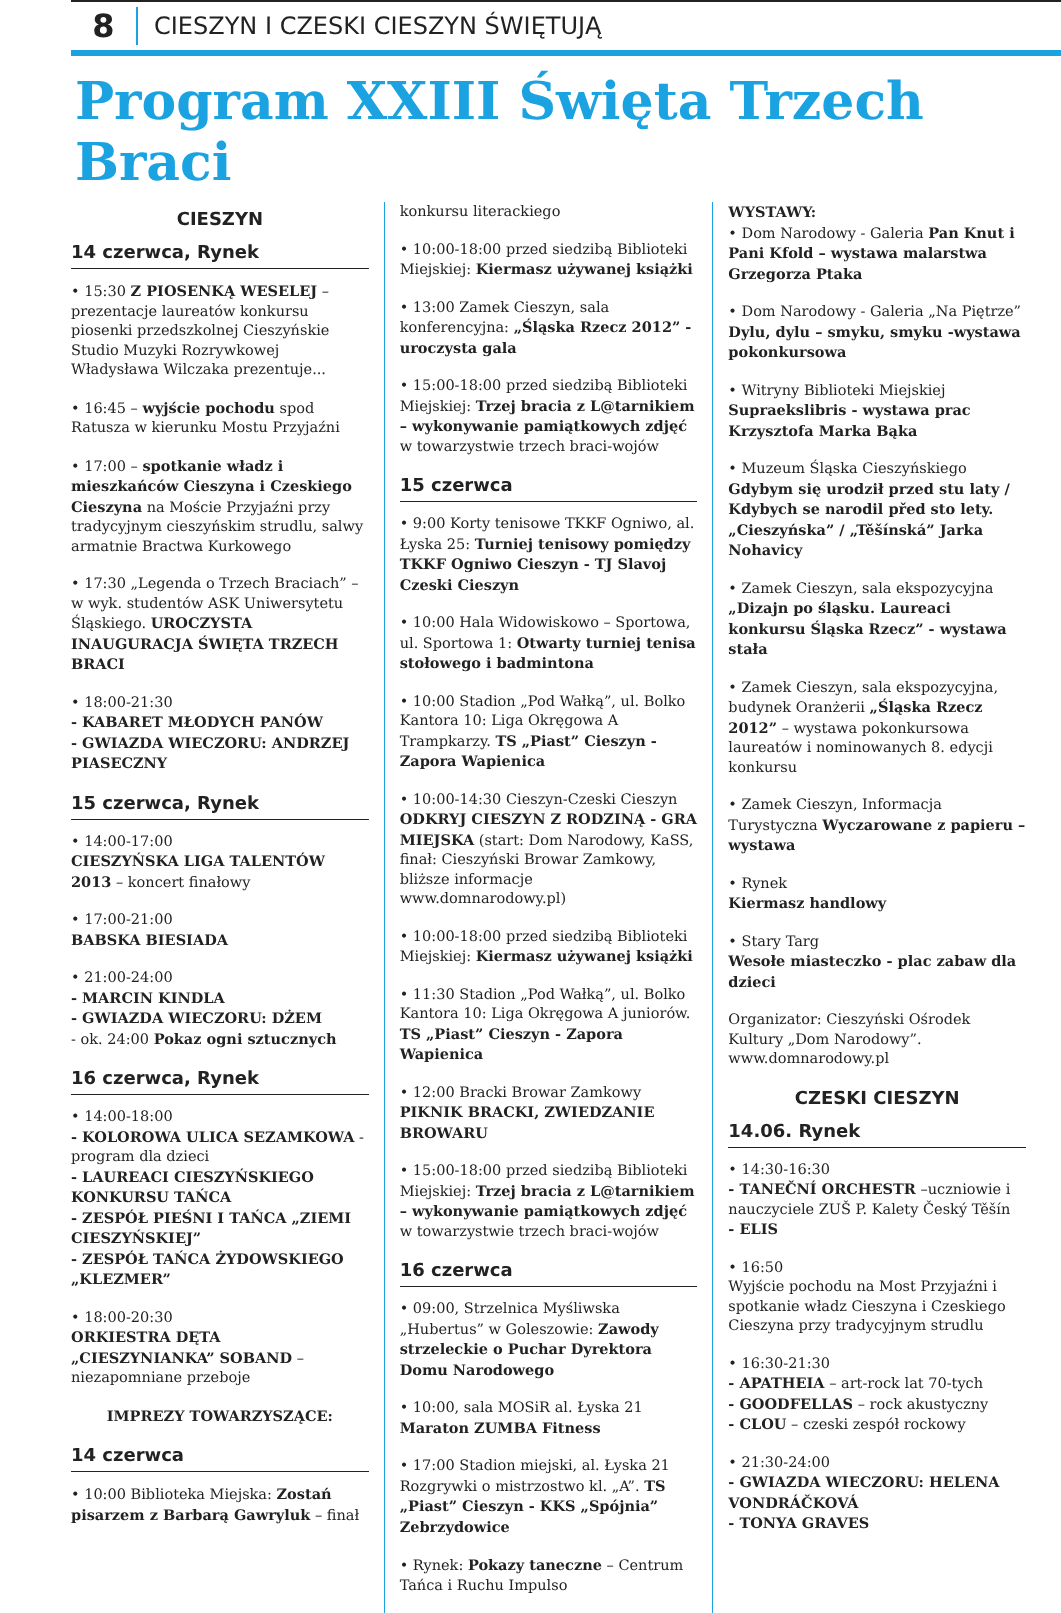8
CIESZYN I CZESKI CIESZYN ŚWIĘTUJĄ
Program XXIII Święta Trzech Braci
CIESZYN
14 czerwca, Rynek
• 15:30 Z PIOSENKĄ WESELEJ – prezentacje laureatów konkursu piosenki przedszkolnej Cieszyńskie Studio Muzyki Rozrywkowej Władysława Wilczaka prezentuje...
• 16:45 – wyjście pochodu spod Ratusza w kierunku Mostu Przyjaźni
• 17:00 – spotkanie władz i mieszkańców Cieszyna i Czeskiego Cieszyna na Moście Przyjaźni przy tradycyjnym cieszyńskim strudlu, salwy armatnie Bractwa Kurkowego
• 17:30 „Legenda o Trzech Braciach” – w wyk. studentów ASK Uniwersytetu Śląskiego. UROCZYSTA INAUGURACJA ŚWIĘTA TRZECH BRACI
• 18:00-21:30
- KABARET MŁODYCH PANÓW
- GWIAZDA WIECZORU: ANDRZEJ PIASECZNY
15 czerwca, Rynek
• 14:00-17:00
CIESZYŃSKA LIGA TALENTÓW 2013 – koncert finałowy
• 17:00-21:00
BABSKA BIESIADA
• 21:00-24:00
- MARCIN KINDLA
- GWIAZDA WIECZORU: DŻEM
- ok. 24:00 Pokaz ogni sztucznych
16 czerwca, Rynek
• 14:00-18:00
- KOLOROWA ULICA SEZAMKOWA - program dla dzieci
- LAUREACI CIESZYŃSKIEGO KONKURSU TAŃCA
- ZESPÓŁ PIEŚNI I TAŃCA „ZIEMI CIESZYŃSKIEJ”
- ZESPÓŁ TAŃCA ŻYDOWSKIEGO „KLEZMER”
• 18:00-20:30
ORKIESTRA DĘTA „CIESZYNIANKA” SOBAND – niezapomniane przeboje
IMPREZY TOWARZYSZĄCE:
14 czerwca
• 10:00 Biblioteka Miejska: Zostań pisarzem z Barbarą Gawryluk – finał
konkursu literackiego
• 10:00-18:00 przed siedzibą Biblioteki Miejskiej: Kiermasz używanej książki
• 13:00 Zamek Cieszyn, sala konferencyjna: „Śląska Rzecz 2012” - uroczysta gala
• 15:00-18:00 przed siedzibą Biblioteki Miejskiej: Trzej bracia z L@tarnikiem – wykonywanie pamiątkowych zdjęć w towarzystwie trzech braci-wojów
15 czerwca
• 9:00 Korty tenisowe TKKF Ogniwo, al. Łyska 25: Turniej tenisowy pomiędzy TKKF Ogniwo Cieszyn - TJ Slavoj Czeski Cieszyn
• 10:00 Hala Widowiskowo – Sportowa, ul. Sportowa 1: Otwarty turniej tenisa stołowego i badmintona
• 10:00 Stadion „Pod Wałką”, ul. Bolko Kantora 10: Liga Okręgowa A Trampkarzy. TS „Piast” Cieszyn - Zapora Wapienica
• 10:00-14:30 Cieszyn-Czeski Cieszyn ODKRYJ CIESZYN Z RODZINĄ - GRA MIEJSKA (start: Dom Narodowy, KaSS, finał: Cieszyński Browar Zamkowy, bliższe informacje www.domnarodowy.pl)
• 10:00-18:00 przed siedzibą Biblioteki Miejskiej: Kiermasz używanej książki
• 11:30 Stadion „Pod Wałką”, ul. Bolko Kantora 10: Liga Okręgowa A juniorów. TS „Piast” Cieszyn - Zapora Wapienica
• 12:00 Bracki Browar Zamkowy PIKNIK BRACKI, ZWIEDZANIE BROWARU
• 15:00-18:00 przed siedzibą Biblioteki Miejskiej: Trzej bracia z L@tarnikiem – wykonywanie pamiątkowych zdjęć w towarzystwie trzech braci-wojów
16 czerwca
• 09:00, Strzelnica Myśliwska „Hubertus” w Goleszowie: Zawody strzeleckie o Puchar Dyrektora Domu Narodowego
• 10:00, sala MOSiR al. Łyska 21 Maraton ZUMBA Fitness
• 17:00 Stadion miejski, al. Łyska 21 Rozgrywki o mistrzostwo kl. „A”. TS „Piast” Cieszyn - KKS „Spójnia” Zebrzydowice
• Rynek: Pokazy taneczne – Centrum Tańca i Ruchu Impulso
WYSTAWY:
• Dom Narodowy - Galeria Pan Knut i Pani Kfold – wystawa malarstwa Grzegorza Ptaka
• Dom Narodowy - Galeria „Na Piętrze” Dylu, dylu – smyku, smyku -wystawa pokonkursowa
• Witryny Biblioteki Miejskiej Supraekslibris - wystawa prac Krzysztofa Marka Bąka
• Muzeum Śląska Cieszyńskiego Gdybym się urodził przed stu laty / Kdybych se narodil před sto lety. „Cieszyńska” / „Těšínská” Jarka Nohavicy
• Zamek Cieszyn, sala ekspozycyjna „Dizajn po śląsku. Laureaci konkursu Śląska Rzecz” - wystawa stała
• Zamek Cieszyn, sala ekspozycyjna, budynek Oranżerii „Śląska Rzecz 2012” – wystawa pokonkursowa laureatów i nominowanych 8. edycji konkursu
• Zamek Cieszyn, Informacja Turystyczna Wyczarowane z papieru – wystawa
• Rynek
Kiermasz handlowy
• Stary Targ
Wesołe miasteczko - plac zabaw dla dzieci
Organizator: Cieszyński Ośrodek Kultury „Dom Narodowy”. www.domnarodowy.pl
CZESKI CIESZYN
14.06. Rynek
• 14:30-16:30
- TANEČNÍ ORCHESTR –uczniowie i nauczyciele ZUŠ P. Kalety Český Těšín
- ELIS
• 16:50
Wyjście pochodu na Most Przyjaźni i spotkanie władz Cieszyna i Czeskiego Cieszyna przy tradycyjnym strudlu
• 16:30-21:30
- APATHEIA – art-rock lat 70-tych
- GOODFELLAS – rock akustyczny
- CLOU – czeski zespół rockowy
• 21:30-24:00
- GWIAZDA WIECZORU: HELENA VONDRÁČKOVÁ
- TONYA GRAVES